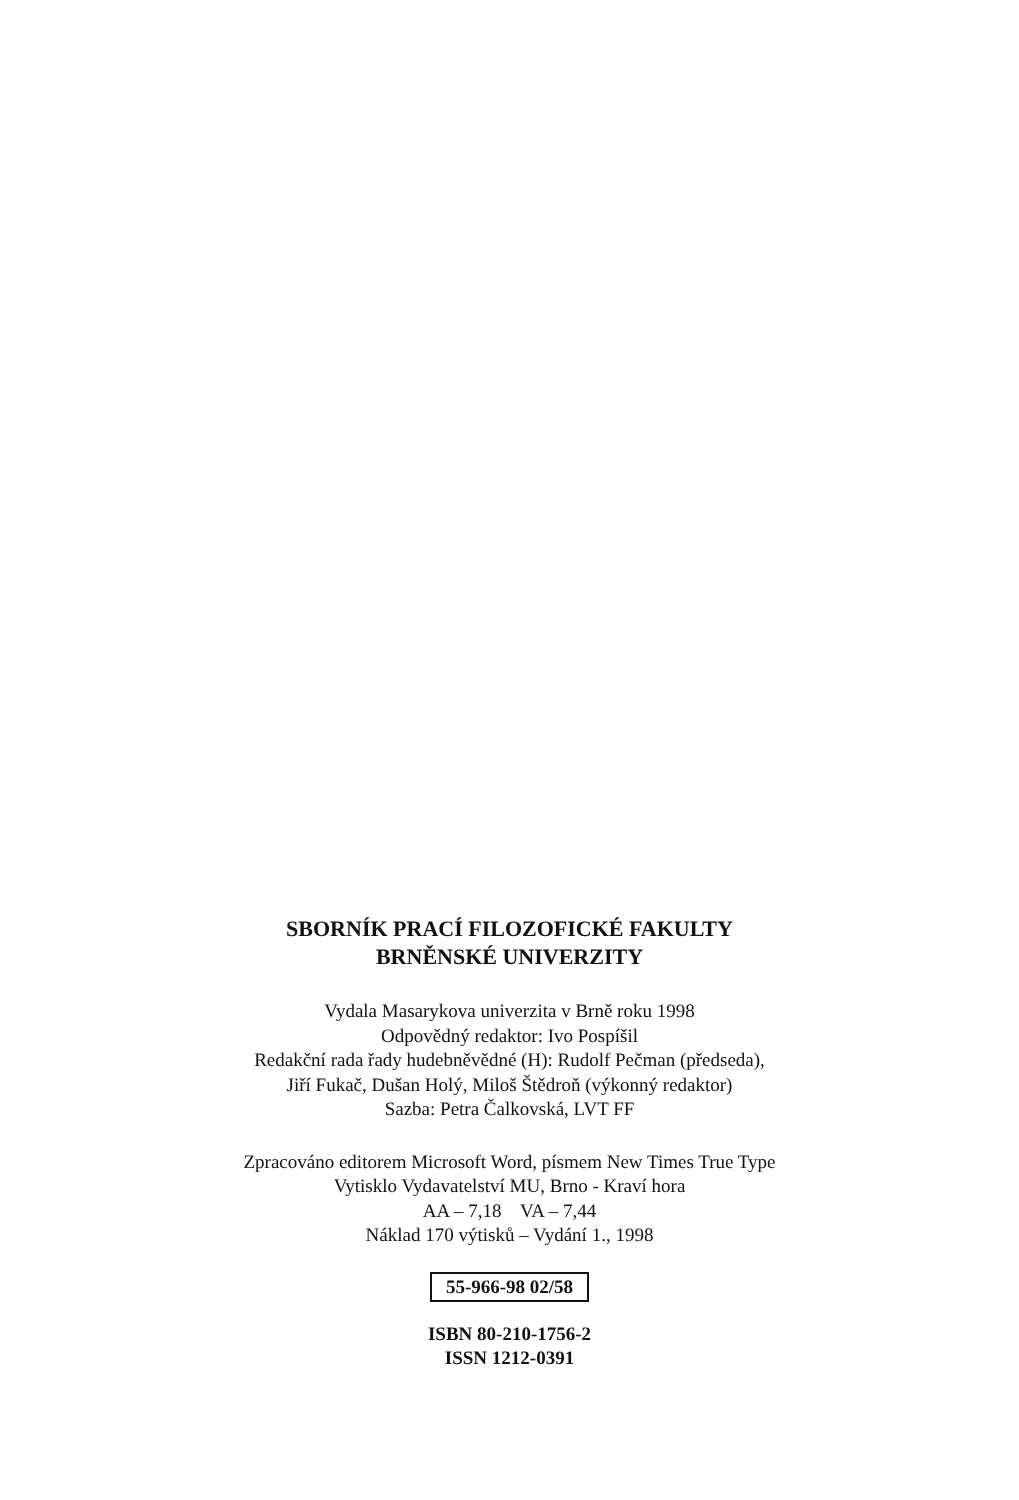SBORNÍK PRACÍ FILOZOFICKÉ FAKULTY
BRNĚNSKÉ UNIVERZITY
Vydala Masarykova univerzita v Brně roku 1998
Odpovědný redaktor: Ivo Pospíšil
Redakční rada řady hudebněvědné (H): Rudolf Pečman (předseda),
Jiří Fukač, Dušan Holý, Miloš Štědroň (výkonný redaktor)
Sazba: Petra Čalkovská, LVT FF
Zpracováno editorem Microsoft Word, písmem New Times True Type
Vytisklo Vydavatelství MU, Brno - Kraví hora
AA – 7,18 VA – 7,44
Náklad 170 výtisků – Vydání 1., 1998
55-966-98 02/58
ISBN 80-210-1756-2
ISSN 1212-0391